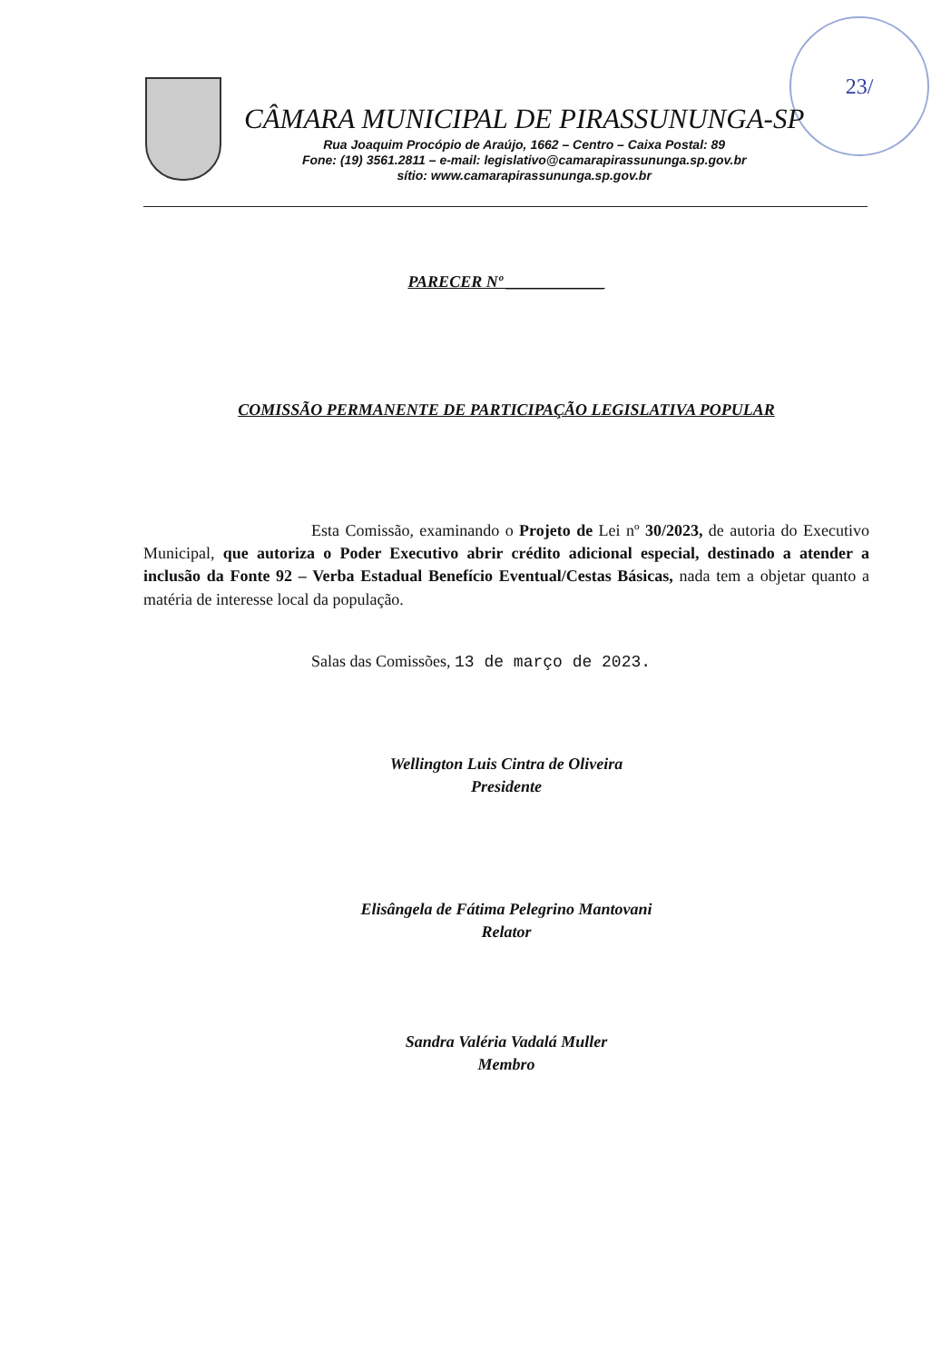23/
CÂMARA MUNICIPAL DE PIRASSUNUNGA-SP
Rua Joaquim Procópio de Araújo, 1662 – Centro – Caixa Postal: 89
Fone: (19) 3561.2811 – e-mail: legislativo@camarapirassununga.sp.gov.br
sítio: www.camarapirassununga.sp.gov.br
PARECER Nº ____________
COMISSÃO PERMANENTE DE PARTICIPAÇÃO LEGISLATIVA POPULAR
Esta Comissão, examinando o Projeto de Lei nº 30/2023, de autoria do Executivo Municipal, que autoriza o Poder Executivo abrir crédito adicional especial, destinado a atender a inclusão da Fonte 92 – Verba Estadual Benefício Eventual/Cestas Básicas, nada tem a objetar quanto a matéria de interesse local da população.
Salas das Comissões, 13 de março de 2023.
Wellington Luis Cintra de Oliveira
Presidente
Elisângela de Fátima Pelegrino Mantovani
Relator
Sandra Valéria Vadalá Muller
Membro